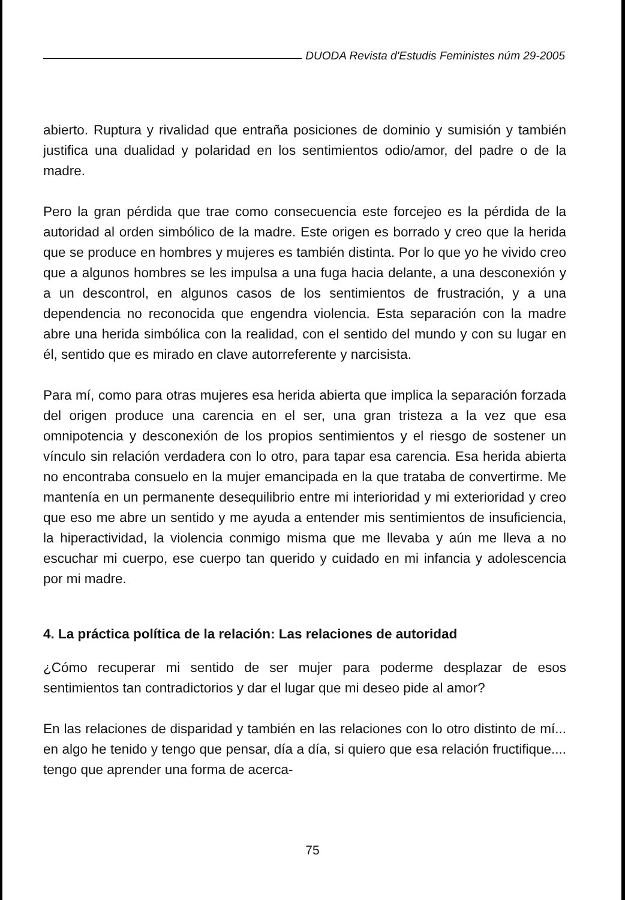DUODA Revista d'Estudis Feministes núm 29-2005
abierto. Ruptura y rivalidad que entraña posiciones de dominio y sumisión y también justifica una dualidad y polaridad en los sentimientos odio/amor, del padre o de la madre.
Pero la gran pérdida que trae como consecuencia este forcejeo es la pérdida de la autoridad al orden simbólico de la madre. Este origen es borrado y creo que la herida que se produce en hombres y mujeres es también distinta. Por lo que yo he vivido creo que a algunos hombres se les impulsa a una fuga hacia delante, a una desconexión y a un descontrol, en algunos casos de los sentimientos de frustración, y a una dependencia no reconocida que engendra violencia. Esta separación con la madre abre una herida simbólica con la realidad, con el sentido del mundo y con su lugar en él, sentido que es mirado en clave autorreferente y narcisista.
Para mí, como para otras mujeres esa herida abierta que implica la separación forzada del origen produce una carencia en el ser, una gran tristeza a la vez que esa omnipotencia y desconexión de los propios sentimientos y el riesgo de sostener un vínculo sin relación verdadera con lo otro, para tapar esa carencia. Esa herida abierta no encontraba consuelo en la mujer emancipada en la que trataba de convertirme. Me mantenía en un permanente desequilibrio entre mi interioridad y mi exterioridad y creo que eso me abre un sentido y me ayuda a entender mis sentimientos de insuficiencia, la hiperactividad, la violencia conmigo misma que me llevaba y aún me lleva a no escuchar mi cuerpo, ese cuerpo tan querido y cuidado en mi infancia y adolescencia por mi madre.
4. La práctica política de la relación: Las relaciones de autoridad
¿Cómo recuperar mi sentido de ser mujer para poderme desplazar de esos sentimientos tan contradictorios y dar el lugar que mi deseo pide al amor?
En las relaciones de disparidad y también en las relaciones con lo otro distinto de mí... en algo he tenido y tengo que pensar, día a día, si quiero que esa relación fructifique.... tengo que aprender una forma de acerca-
75